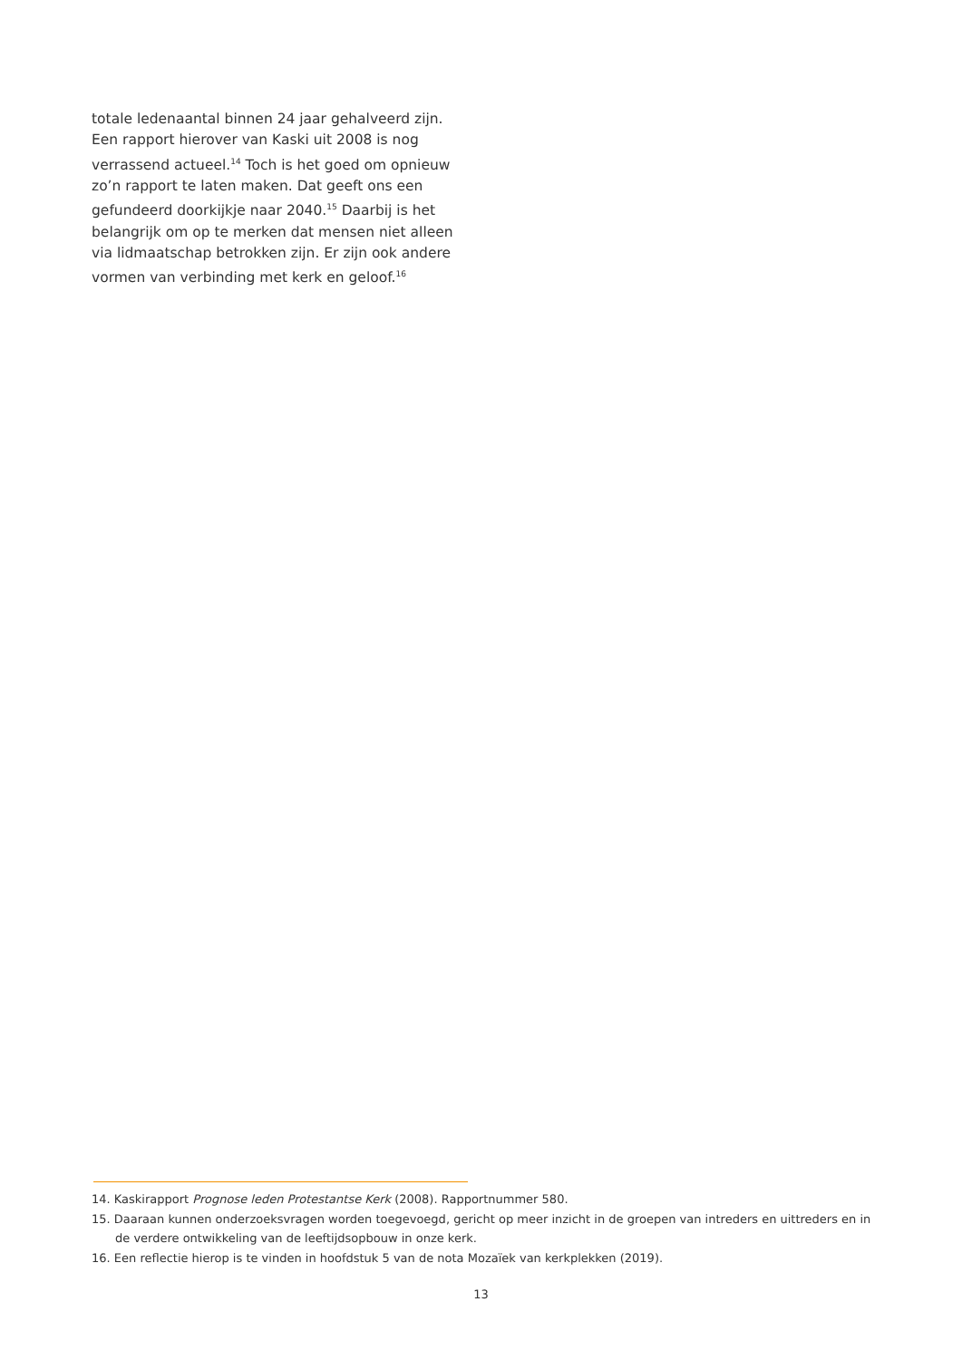totale ledenaantal binnen 24 jaar gehalveerd zijn. Een rapport hierover van Kaski uit 2008 is nog verrassend actueel.<sup>14</sup> Toch is het goed om opnieuw zo’n rapport te laten maken. Dat geeft ons een gefundeerd doorkijkje naar 2040.<sup>15</sup> Daarbij is het belangrijk om op te merken dat mensen niet alleen via lidmaatschap betrokken zijn. Er zijn ook andere vormen van verbinding met kerk en geloof.<sup>16</sup>
14. Kaskirapport Prognose leden Protestantse Kerk (2008). Rapportnummer 580.
15. Daaraan kunnen onderzoeksvragen worden toegevoegd, gericht op meer inzicht in de groepen van intreders en uittreders en in de verdere ontwikkeling van de leeftijdsopbouw in onze kerk.
16. Een reflectie hierop is te vinden in hoofdstuk 5 van de nota Mozaïek van kerkplekken (2019).
13